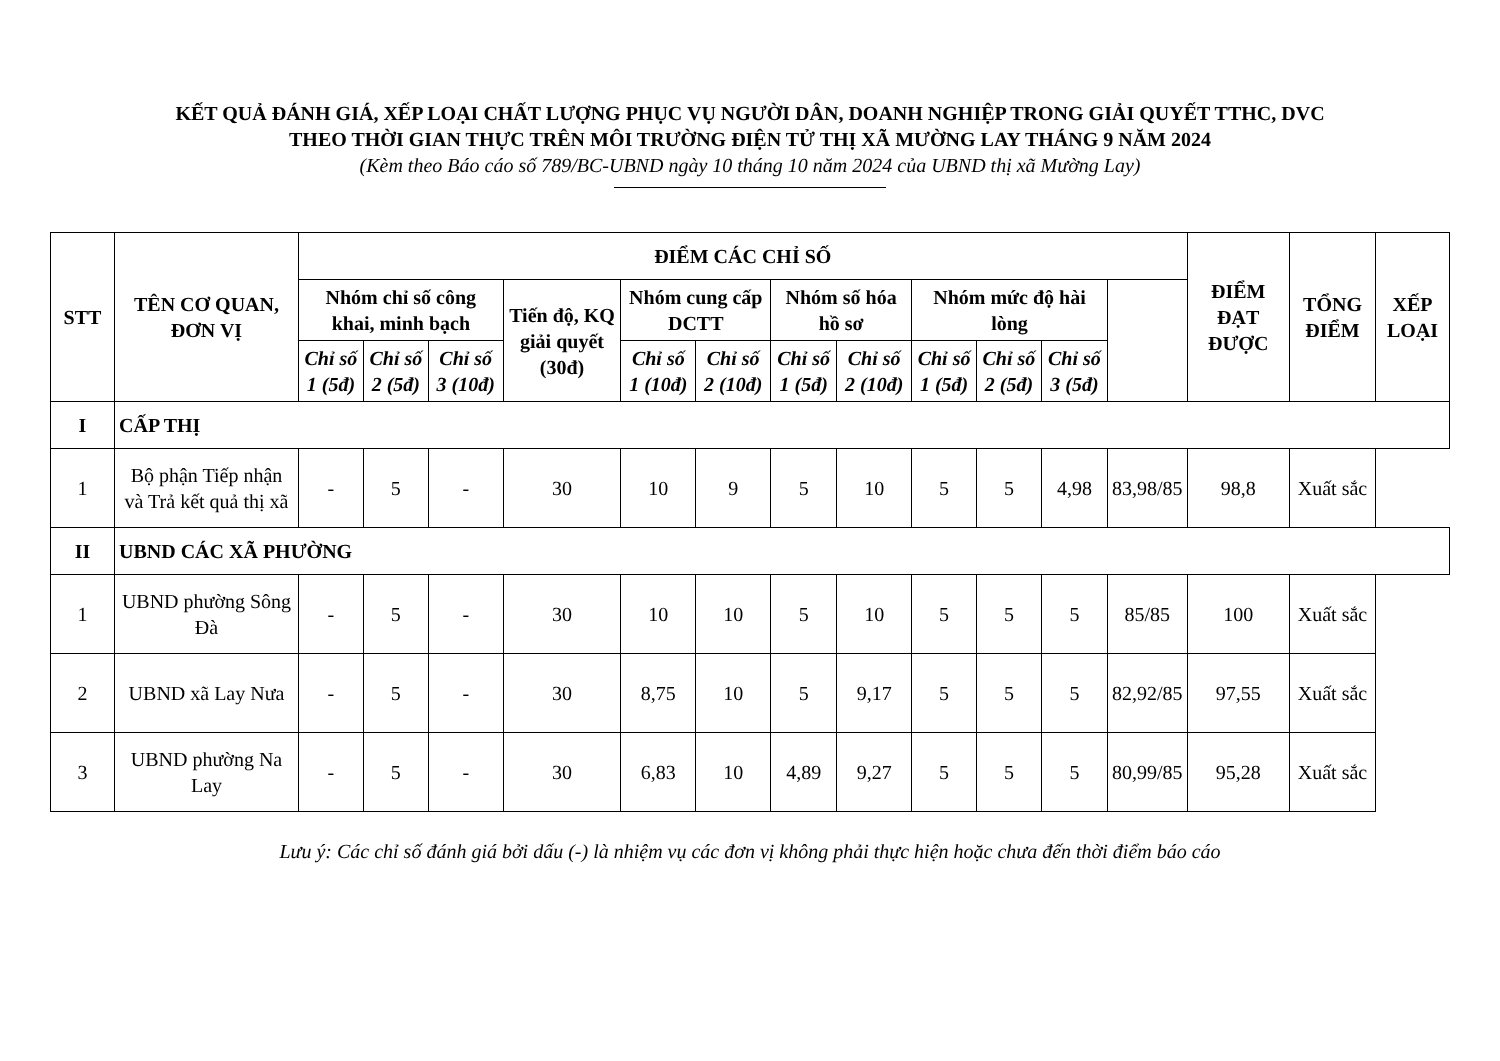KẾT QUẢ ĐÁNH GIÁ, XẾP LOẠI CHẤT LƯỢNG PHỤC VỤ NGƯỜI DÂN, DOANH NGHIỆP TRONG GIẢI QUYẾT TTHC, DVC
THEO THỜI GIAN THỰC TRÊN MÔI TRƯỜNG ĐIỆN TỬ THỊ XÃ MƯỜNG LAY THÁNG 9 NĂM 2024
(Kèm theo Báo cáo số 789/BC-UBND ngày 10 tháng 10 năm 2024 của UBND thị xã Mường Lay)
| STT | TÊN CƠ QUAN, ĐƠN VỊ | ĐIỂM CÁC CHỈ SỐ | | | | | | | | | | | | ĐIỂM ĐẠT ĐƯỢC | TỔNG ĐIỂM | XẾP LOẠI |
| --- | --- | --- | --- | --- | --- | --- | --- | --- | --- | --- | --- | --- | --- | --- | --- | --- |
| | | Nhóm chỉ số công khai, minh bạch | | | Tiến độ, KQ giải quyết (30đ) | Nhóm cung cấp DCTT | | Nhóm số hóa hồ sơ | | Nhóm mức độ hài lòng | | | | | | |
| | | Chỉ số 1 (5đ) | Chỉ số 2 (5đ) | Chỉ số 3 (10đ) | | Chỉ số 1 (10đ) | Chỉ số 2 (10đ) | Chỉ số 1 (5đ) | Chỉ số 2 (10đ) | Chỉ số 1 (5đ) | Chỉ số 2 (5đ) | Chỉ số 3 (5đ) | | | | |
| I | CẤP THỊ | | | | | | | | | | | | | | | |
| 1 | Bộ phận Tiếp nhận và Trả kết quả thị xã | - | 5 | - | 30 | 10 | 9 | 5 | 10 | 5 | 5 | 4,98 | 83,98/85 | 98,8 | Xuất sắc | |
| II | UBND CÁC XÃ PHƯỜNG | | | | | | | | | | | | | | | |
| 1 | UBND phường Sông Đà | - | 5 | - | 30 | 10 | 10 | 5 | 10 | 5 | 5 | 5 | 85/85 | 100 | Xuất sắc | |
| 2 | UBND xã Lay Nưa | - | 5 | - | 30 | 8,75 | 10 | 5 | 9,17 | 5 | 5 | 5 | 82,92/85 | 97,55 | Xuất sắc | |
| 3 | UBND phường Na Lay | - | 5 | - | 30 | 6,83 | 10 | 4,89 | 9,27 | 5 | 5 | 5 | 80,99/85 | 95,28 | Xuất sắc | |
Lưu ý: Các chỉ số đánh giá bởi dấu (-) là nhiệm vụ các đơn vị không phải thực hiện hoặc chưa đến thời điểm báo cáo